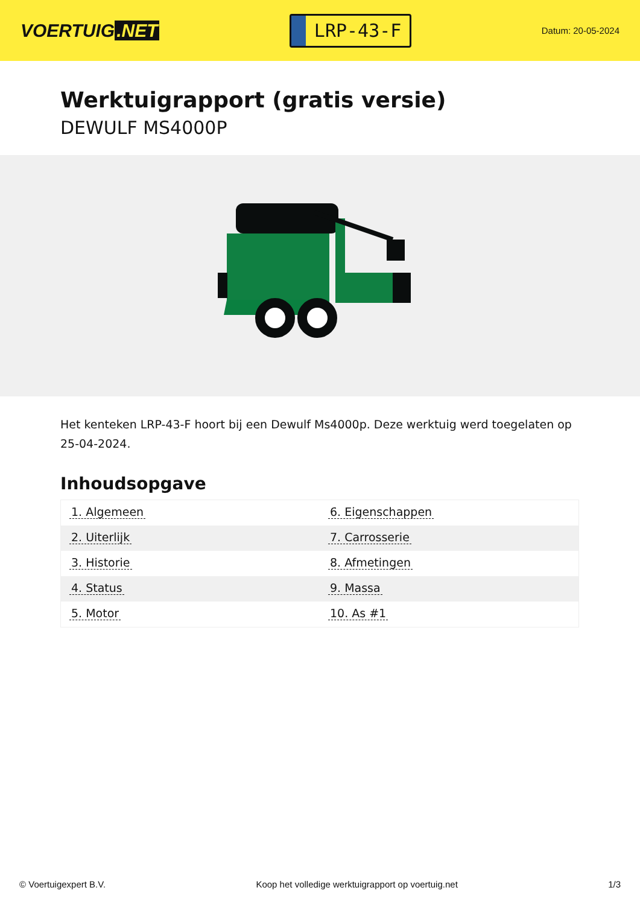VOERTUIG.NET
LRP-43-F
Datum: 20-05-2024
Werktuigrapport (gratis versie)
DEWULF MS4000P
Het kenteken LRP-43-F hoort bij een Dewulf Ms4000p. Deze werktuig werd toegelaten op 25-04-2024.
Inhoudsopgave
| 1. Algemeen | 6. Eigenschappen |
| 2. Uiterlijk | 7. Carrosserie |
| 3. Historie | 8. Afmetingen |
| 4. Status | 9. Massa |
| 5. Motor | 10. As #1 |
© Voertuigexpert B.V. Koop het volledige werktuigrapport op voertuig.net 1/3